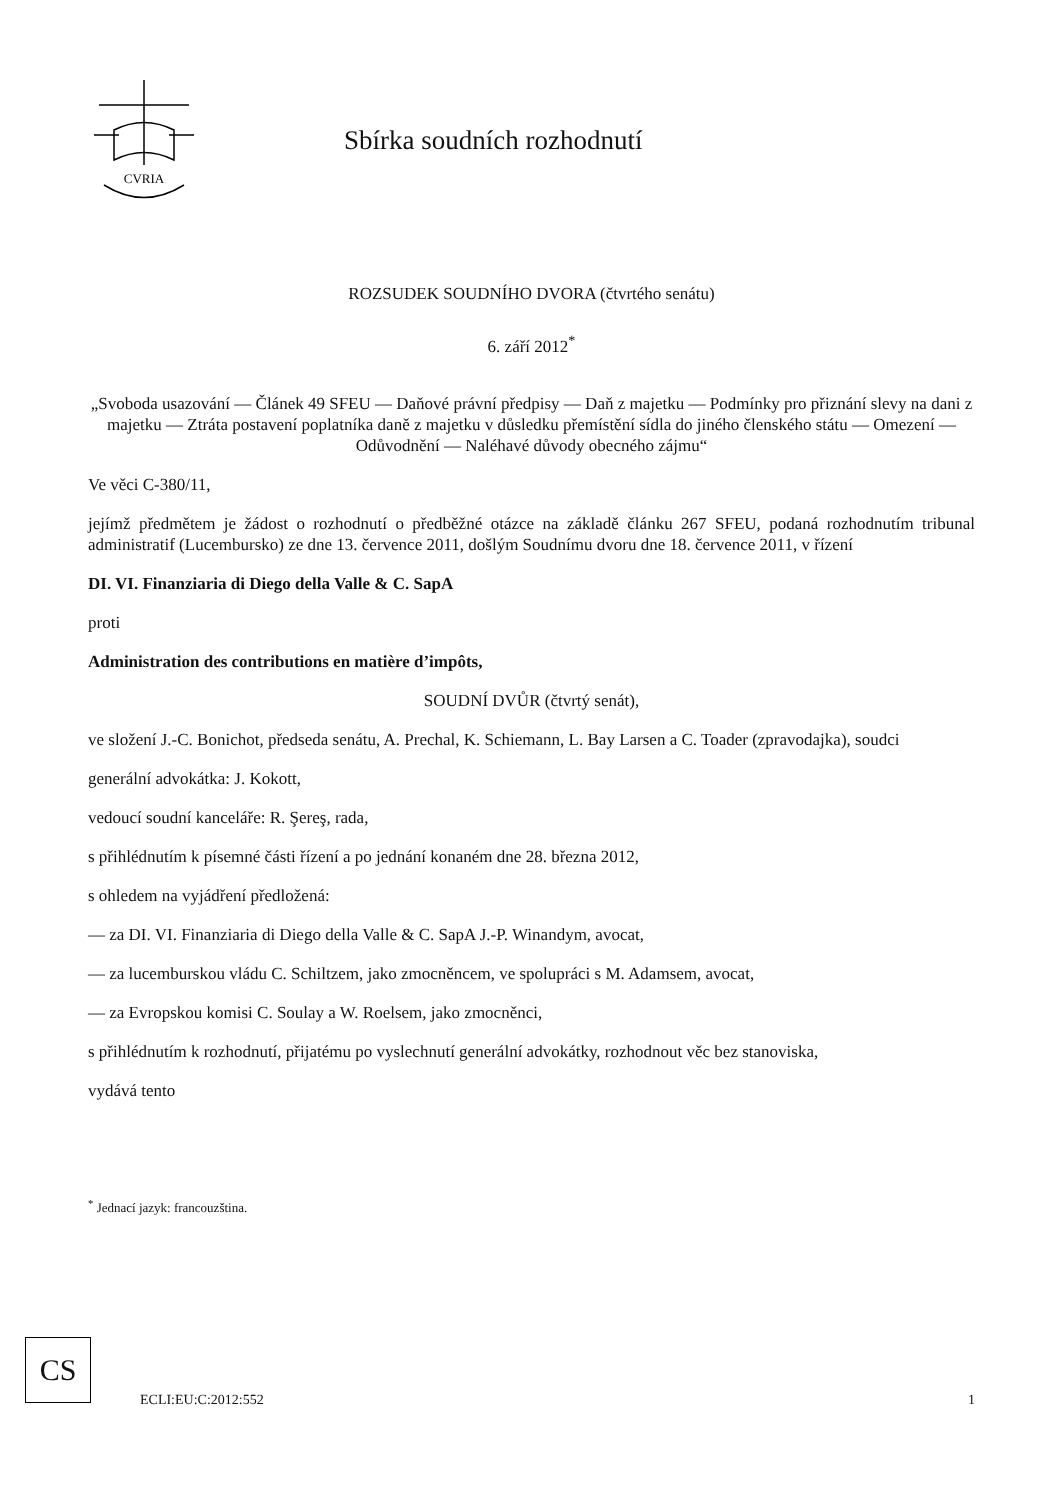CVRIA
Sbírka soudních rozhodnutí
ROZSUDEK SOUDNÍHO DVORA (čtvrtého senátu)
6. září 2012<sup>*</sup>
„Svoboda usazování — Článek 49 SFEU — Daňové právní předpisy — Daň z majetku — Podmínky pro přiznání slevy na dani z majetku — Ztráta postavení poplatníka daně z majetku v důsledku přemístění sídla do jiného členského státu — Omezení — Odůvodnění — Naléhavé důvody obecného zájmu“
Ve věci C-380/11,
jejímž předmětem je žádost o rozhodnutí o předběžné otázce na základě článku 267 SFEU, podaná rozhodnutím tribunal administratif (Lucembursko) ze dne 13. července 2011, došlým Soudnímu dvoru dne 18. července 2011, v řízení
DI. VI. Finanziaria di Diego della Valle & C. SapA
proti
Administration des contributions en matière d’impôts,
SOUDNÍ DVŮR (čtvrtý senát),
ve složení J.-C. Bonichot, předseda senátu, A. Prechal, K. Schiemann, L. Bay Larsen a C. Toader (zpravodajka), soudci
generální advokátka: J. Kokott,
vedoucí soudní kanceláře: R. Şereş, rada,
s přihlédnutím k písemné části řízení a po jednání konaném dne 28. března 2012,
s ohledem na vyjádření předložená:
— za DI. VI. Finanziaria di Diego della Valle & C. SapA J.-P. Winandym, avocat,
— za lucemburskou vládu C. Schiltzem, jako zmocněncem, ve spolupráci s M. Adamsem, avocat,
— za Evropskou komisi C. Soulay a W. Roelsem, jako zmocněnci,
s přihlédnutím k rozhodnutí, přijatému po vyslechnutí generální advokátky, rozhodnout věc bez stanoviska,
vydává tento
<sup>*</sup> Jednací jazyk: francouzština.
CS
ECLI:EU:C:2012:552 1